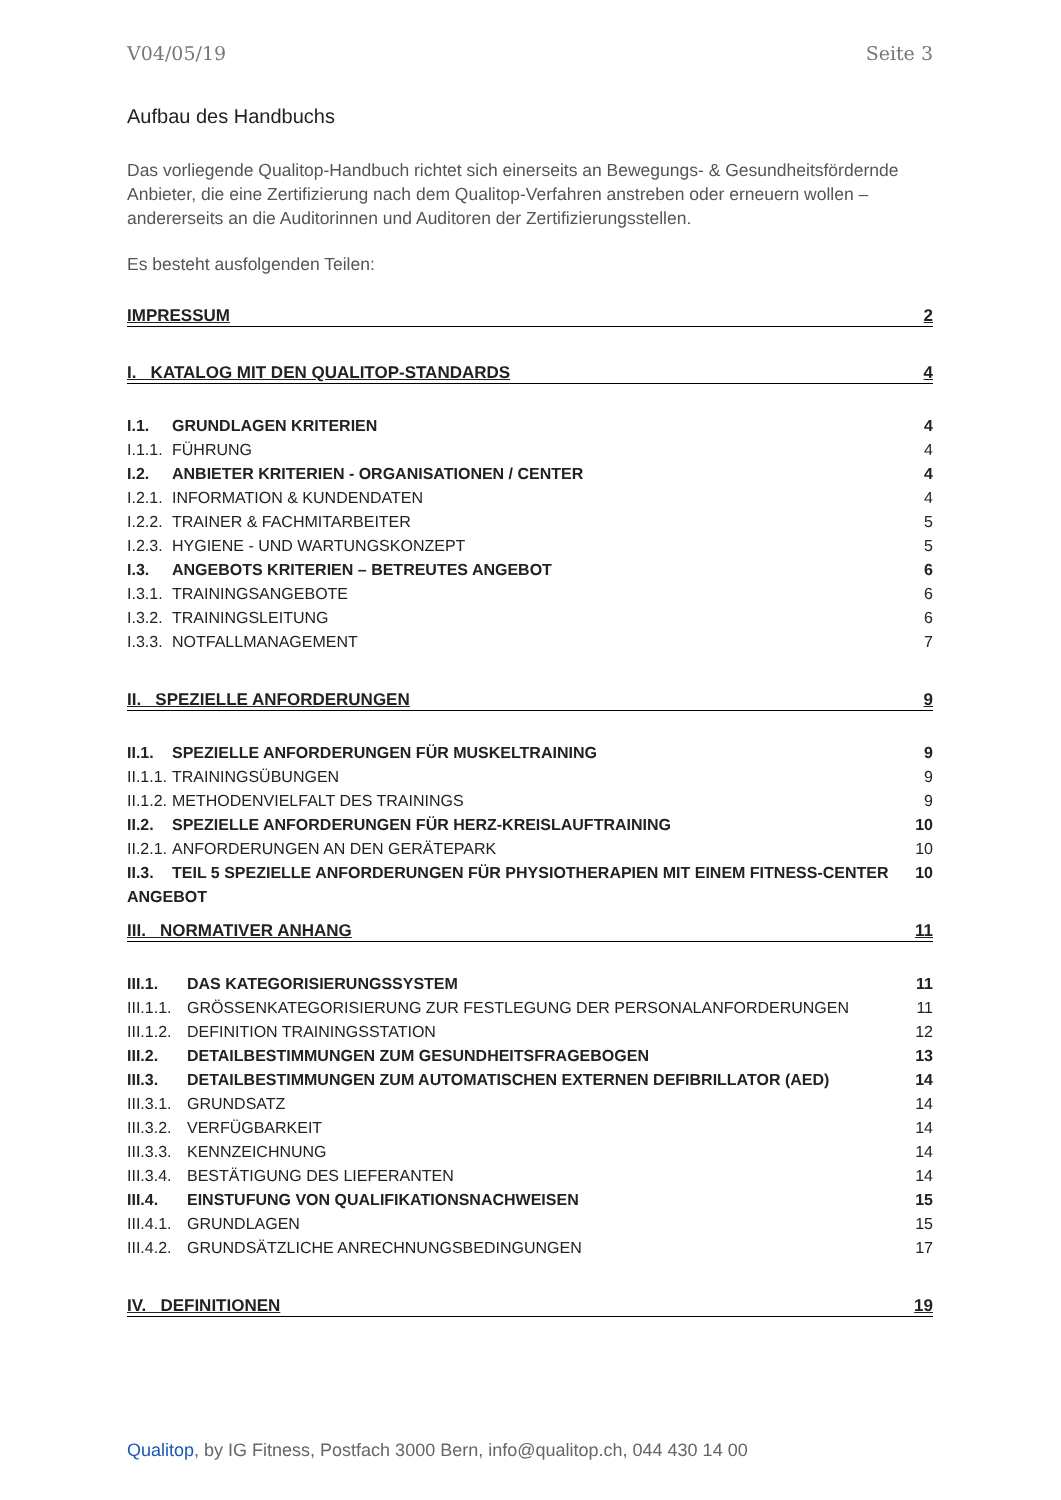V04/05/19 Seite 3
Aufbau des Handbuchs
Das vorliegende Qualitop-Handbuch richtet sich einerseits an Bewegungs- & Gesundheitsfördernde Anbieter, die eine Zertifizierung nach dem Qualitop-Verfahren anstreben oder erneuern wollen – andererseits an die Auditorinnen und Auditoren der Zertifizierungsstellen.
Es besteht ausfolgenden Teilen:
IMPRESSUM 2
I. KATALOG MIT DEN QUALITOP-STANDARDS 4
I.1. GRUNDLAGEN KRITERIEN 4
I.1.1. FÜHRUNG 4
I.2. ANBIETER KRITERIEN - ORGANISATIONEN / CENTER 4
I.2.1. INFORMATION & KUNDENDATEN 4
I.2.2. TRAINER & FACHMITARBEITER 5
I.2.3. HYGIENE - UND WARTUNGSKONZEPT 5
I.3. ANGEBOTS KRITERIEN – BETREUTES ANGEBOT 6
I.3.1. TRAININGSANGEBOTE 6
I.3.2. TRAININGSLEITUNG 6
I.3.3. NOTFALLMANAGEMENT 7
II. SPEZIELLE ANFORDERUNGEN 9
II.1. SPEZIELLE ANFORDERUNGEN FÜR MUSKELTRAINING 9
II.1.1. TRAININGSÜBUNGEN 9
II.1.2. METHODENVIELFALT DES TRAININGS 9
II.2. SPEZIELLE ANFORDERUNGEN FÜR HERZ-KREISLAUFTRAINING 10
II.2.1. ANFORDERUNGEN AN DEN GERÄTEPARK 10
II.3. TEIL 5 SPEZIELLE ANFORDERUNGEN FÜR PHYSIOTHERAPIEN MIT EINEM FITNESS-CENTER ANGEBOT 10
III. NORMATIVER ANHANG 11
III.1. DAS KATEGORISIERUNGSSYSTEM 11
III.1.1. GRÖSSENKATEGORISIERUNG ZUR FESTLEGUNG DER PERSONALANFORDERUNGEN 11
III.1.2. DEFINITION TRAININGSSTATION 12
III.2. DETAILBESTIMMUNGEN ZUM GESUNDHEITSFRAGEBOGEN 13
III.3. DETAILBESTIMMUNGEN ZUM AUTOMATISCHEN EXTERNEN DEFIBRILLATOR (AED) 14
III.3.1. GRUNDSATZ 14
III.3.2. VERFÜGBARKEIT 14
III.3.3. KENNZEICHNUNG 14
III.3.4. BESTÄTIGUNG DES LIEFERANTEN 14
III.4. EINSTUFUNG VON QUALIFIKATIONSNACHWEISEN 15
III.4.1. GRUNDLAGEN 15
III.4.2. GRUNDSÄTZLICHE ANRECHNUNGSBEDINGUNGEN 17
IV. DEFINITIONEN 19
Qualitop, by IG Fitness, Postfach 3000 Bern, info@qualitop.ch, 044 430 14 00